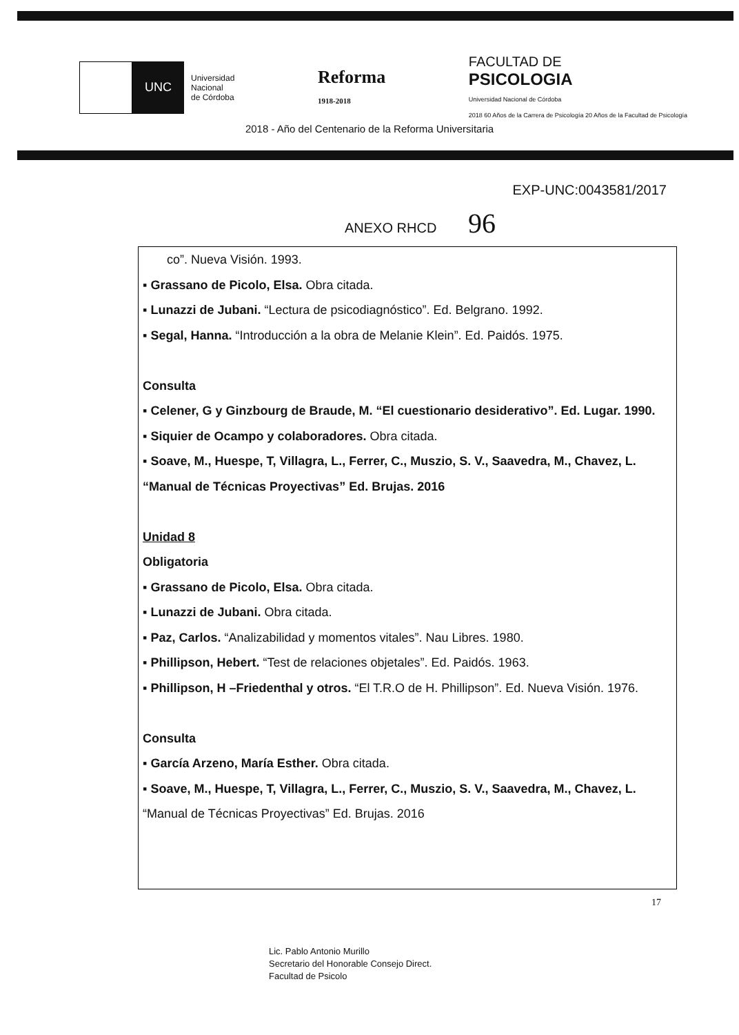UNC
Universidad
Nacional
de Córdoba
Reforma
1918-2018
FACULTAD DE
PSICOLOGIA
Universidad Nacional de Córdoba
2018 60 Años de la Carrera de Psicología 20 Años de la Facultad de Psicología
2018 - Año del Centenario de la Reforma Universitaria
EXP-UNC:0043581/2017
ANEXO RHCD 96
co”. Nueva Visión. 1993.
▪ Grassano de Picolo, Elsa. Obra citada.
▪ Lunazzi de Jubani. “Lectura de psicodiagnóstico”. Ed. Belgrano. 1992.
▪ Segal, Hanna. “Introducción a la obra de Melanie Klein”. Ed. Paidós. 1975.
Consulta
▪ Celener, G y Ginzbourg de Braude, M. “El cuestionario desiderativo”. Ed. Lugar. 1990.
▪ Siquier de Ocampo y colaboradores. Obra citada.
▪ Soave, M., Huespe, T, Villagra, L., Ferrer, C., Muszio, S. V., Saavedra, M., Chavez, L. “Manual de Técnicas Proyectivas” Ed. Brujas. 2016
Unidad 8
Obligatoria
▪ Grassano de Picolo, Elsa. Obra citada.
▪ Lunazzi de Jubani. Obra citada.
▪ Paz, Carlos. “Analizabilidad y momentos vitales”. Nau Libres. 1980.
▪ Phillipson, Hebert. “Test de relaciones objetales”. Ed. Paidós. 1963.
▪ Phillipson, H –Friedenthal y otros. “El T.R.O de H. Phillipson”. Ed. Nueva Visión. 1976.
Consulta
▪ García Arzeno, María Esther. Obra citada.
▪ Soave, M., Huespe, T, Villagra, L., Ferrer, C., Muszio, S. V., Saavedra, M., Chavez, L. “Manual de Técnicas Proyectivas” Ed. Brujas. 2016
17
Lic. Pablo Antonio Murillo
Secretario del Honorable Consejo Direct.
Facultad de Psicolo